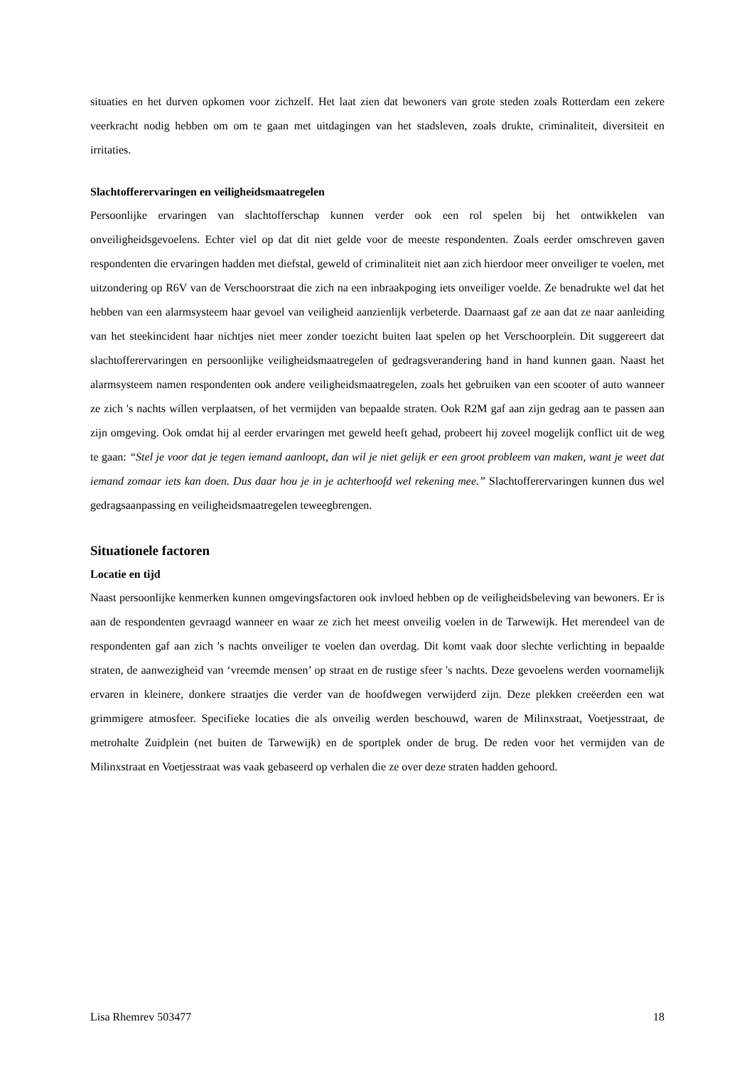situaties en het durven opkomen voor zichzelf. Het laat zien dat bewoners van grote steden zoals Rotterdam een zekere veerkracht nodig hebben om om te gaan met uitdagingen van het stadsleven, zoals drukte, criminaliteit, diversiteit en irritaties.
Slachtofferervaringen en veiligheidsmaatregelen
Persoonlijke ervaringen van slachtofferschap kunnen verder ook een rol spelen bij het ontwikkelen van onveiligheidsgevoelens. Echter viel op dat dit niet gelde voor de meeste respondenten. Zoals eerder omschreven gaven respondenten die ervaringen hadden met diefstal, geweld of criminaliteit niet aan zich hierdoor meer onveiliger te voelen, met uitzondering op R6V van de Verschoorstraat die zich na een inbraakpoging iets onveiliger voelde. Ze benadrukte wel dat het hebben van een alarmsysteem haar gevoel van veiligheid aanzienlijk verbeterde. Daarnaast gaf ze aan dat ze naar aanleiding van het steekincident haar nichtjes niet meer zonder toezicht buiten laat spelen op het Verschoorplein. Dit suggereert dat slachtofferervaringen en persoonlijke veiligheidsmaatregelen of gedragsverandering hand in hand kunnen gaan. Naast het alarmsysteem namen respondenten ook andere veiligheidsmaatregelen, zoals het gebruiken van een scooter of auto wanneer ze zich 's nachts willen verplaatsen, of het vermijden van bepaalde straten. Ook R2M gaf aan zijn gedrag aan te passen aan zijn omgeving. Ook omdat hij al eerder ervaringen met geweld heeft gehad, probeert hij zoveel mogelijk conflict uit de weg te gaan: “Stel je voor dat je tegen iemand aanloopt, dan wil je niet gelijk er een groot probleem van maken, want je weet dat iemand zomaar iets kan doen. Dus daar hou je in je achterhoofd wel rekening mee.” Slachtofferervaringen kunnen dus wel gedragsaanpassing en veiligheidsmaatregelen teweegbrengen.
Situationele factoren
Locatie en tijd
Naast persoonlijke kenmerken kunnen omgevingsfactoren ook invloed hebben op de veiligheidsbeleving van bewoners. Er is aan de respondenten gevraagd wanneer en waar ze zich het meest onveilig voelen in de Tarwewijk. Het merendeel van de respondenten gaf aan zich 's nachts onveiliger te voelen dan overdag. Dit komt vaak door slechte verlichting in bepaalde straten, de aanwezigheid van ‘vreemde mensen’ op straat en de rustige sfeer 's nachts. Deze gevoelens werden voornamelijk ervaren in kleinere, donkere straatjes die verder van de hoofdwegen verwijderd zijn. Deze plekken creëerden een wat grimmigere atmosfeer. Specifieke locaties die als onveilig werden beschouwd, waren de Milinxstraat, Voetjesstraat, de metrohalte Zuidplein (net buiten de Tarwewijk) en de sportplek onder de brug. De reden voor het vermijden van de Milinxstraat en Voetjesstraat was vaak gebaseerd op verhalen die ze over deze straten hadden gehoord.
Lisa Rhemrev 503477 18